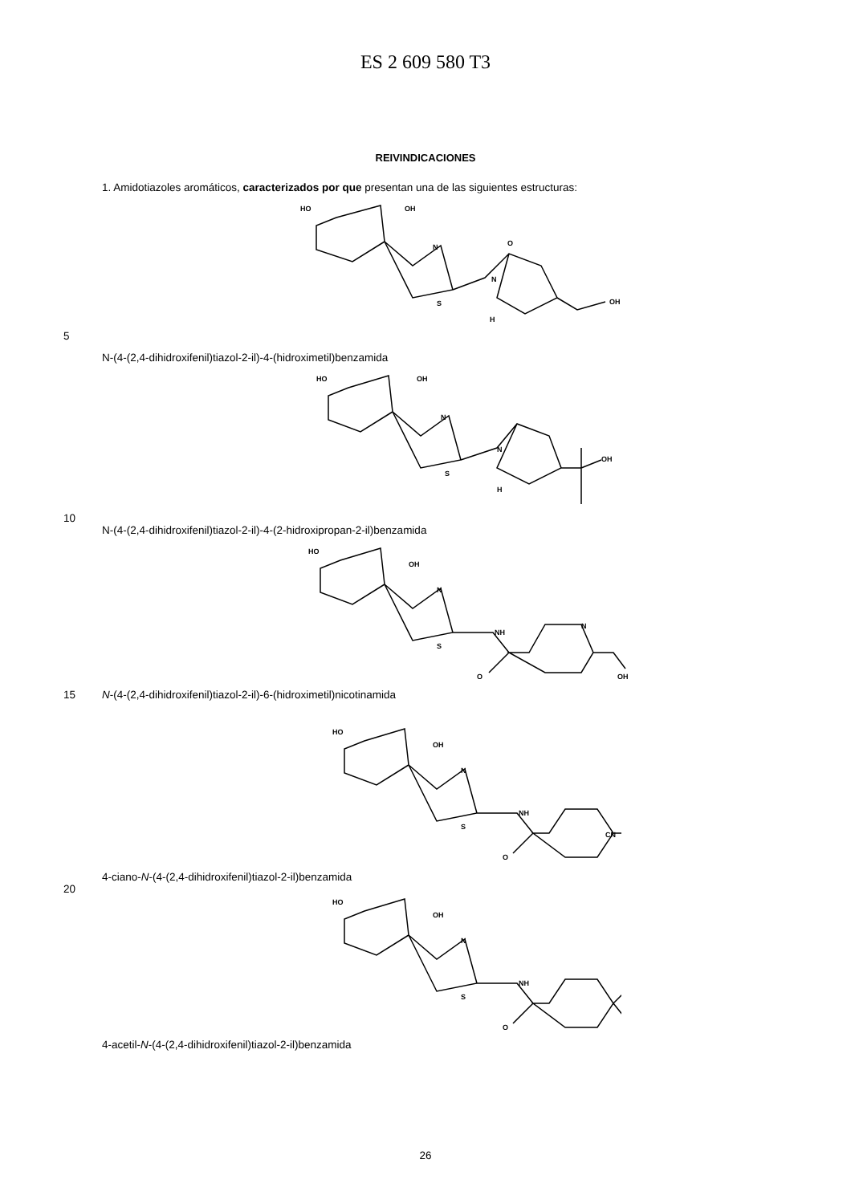ES 2 609 580 T3
REIVINDICACIONES
1. Amidotiazoles aromáticos, caracterizados por que presentan una de las siguientes estructuras:
HO
OH
N
S
N
H
O
OH
5
N-(4-(2,4-dihidroxifenil)tiazol-2-il)-4-(hidroximetil)benzamida
HO
OH
N
S
N
H
OH
10
N-(4-(2,4-dihidroxifenil)tiazol-2-il)-4-(2-hidroxipropan-2-il)benzamida
HO
OH
N
S
NH
N
O
OH
15 N-(4-(2,4-dihidroxifenil)tiazol-2-il)-6-(hidroximetil)nicotinamida
HO
OH
N
S
NH
O
CN
4-ciano-N-(4-(2,4-dihidroxifenil)tiazol-2-il)benzamida
20
HO
OH
N
S
NH
O
4-acetil-N-(4-(2,4-dihidroxifenil)tiazol-2-il)benzamida
26